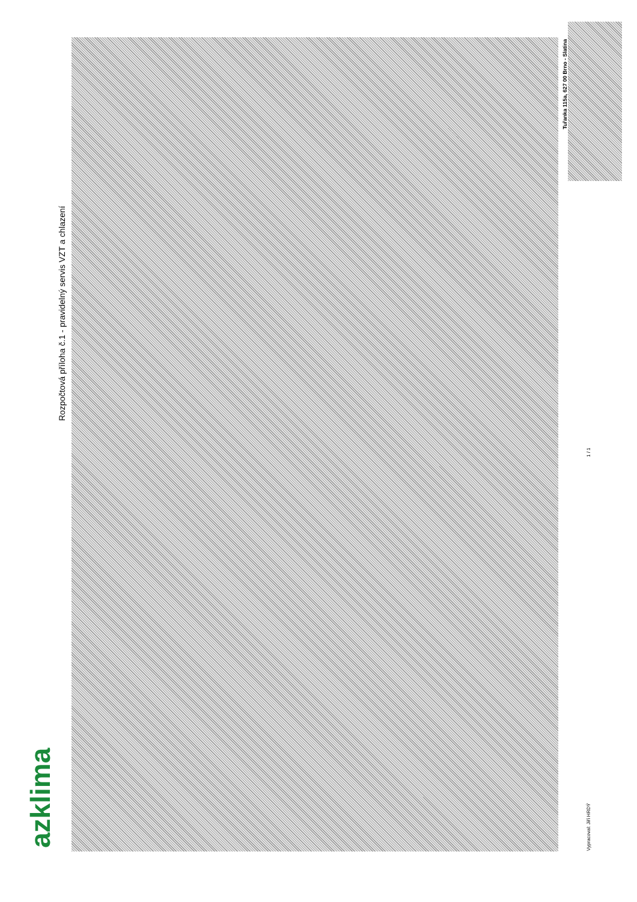azklima
Rozpočtová příloha č.1 - pravidelný servis VZT a chlazení
Tuřanka 115a, 627 00 Brno - Slatina
1 / 1
Vypracoval: Jiří HRDÝ